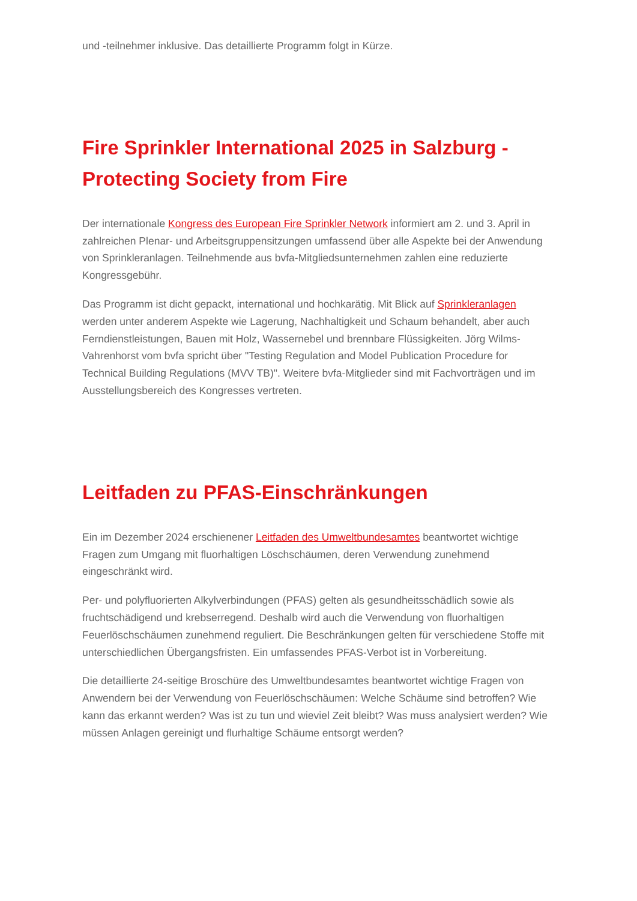und -teilnehmer inklusive. Das detaillierte Programm folgt in Kürze.
Fire Sprinkler International 2025 in Salzburg - Protecting Society from Fire
Der internationale Kongress des European Fire Sprinkler Network informiert am 2. und 3. April in zahlreichen Plenar- und Arbeitsgruppensitzungen umfassend über alle Aspekte bei der Anwendung von Sprinkleranlagen. Teilnehmende aus bvfa-Mitgliedsunternehmen zahlen eine reduzierte Kongressgebühr.
Das Programm ist dicht gepackt, international und hochkarätig. Mit Blick auf Sprinkleranlagen werden unter anderem Aspekte wie Lagerung, Nachhaltigkeit und Schaum behandelt, aber auch Ferndienstleistungen, Bauen mit Holz, Wassernebel und brennbare Flüssigkeiten. Jörg Wilms-Vahrenhorst vom bvfa spricht über "Testing Regulation and Model Publication Procedure for Technical Building Regulations (MVV TB)". Weitere bvfa-Mitglieder sind mit Fachvorträgen und im Ausstellungsbereich des Kongresses vertreten.
Leitfaden zu PFAS-Einschränkungen
Ein im Dezember 2024 erschienener Leitfaden des Umweltbundesamtes beantwortet wichtige Fragen zum Umgang mit fluorhaltigen Löschschäumen, deren Verwendung zunehmend eingeschränkt wird.
Per- und polyfluorierten Alkylverbindungen (PFAS) gelten als gesundheitsschädlich sowie als fruchtschädigend und krebserregend. Deshalb wird auch die Verwendung von fluorhaltigen Feuerlöschschäumen zunehmend reguliert. Die Beschränkungen gelten für verschiedene Stoffe mit unterschiedlichen Übergangsfristen. Ein umfassendes PFAS-Verbot ist in Vorbereitung.
Die detaillierte 24-seitige Broschüre des Umweltbundesamtes beantwortet wichtige Fragen von Anwendern bei der Verwendung von Feuerlöschschäumen: Welche Schäume sind betroffen? Wie kann das erkannt werden? Was ist zu tun und wieviel Zeit bleibt? Was muss analysiert werden? Wie müssen Anlagen gereinigt und flurhaltige Schäume entsorgt werden?